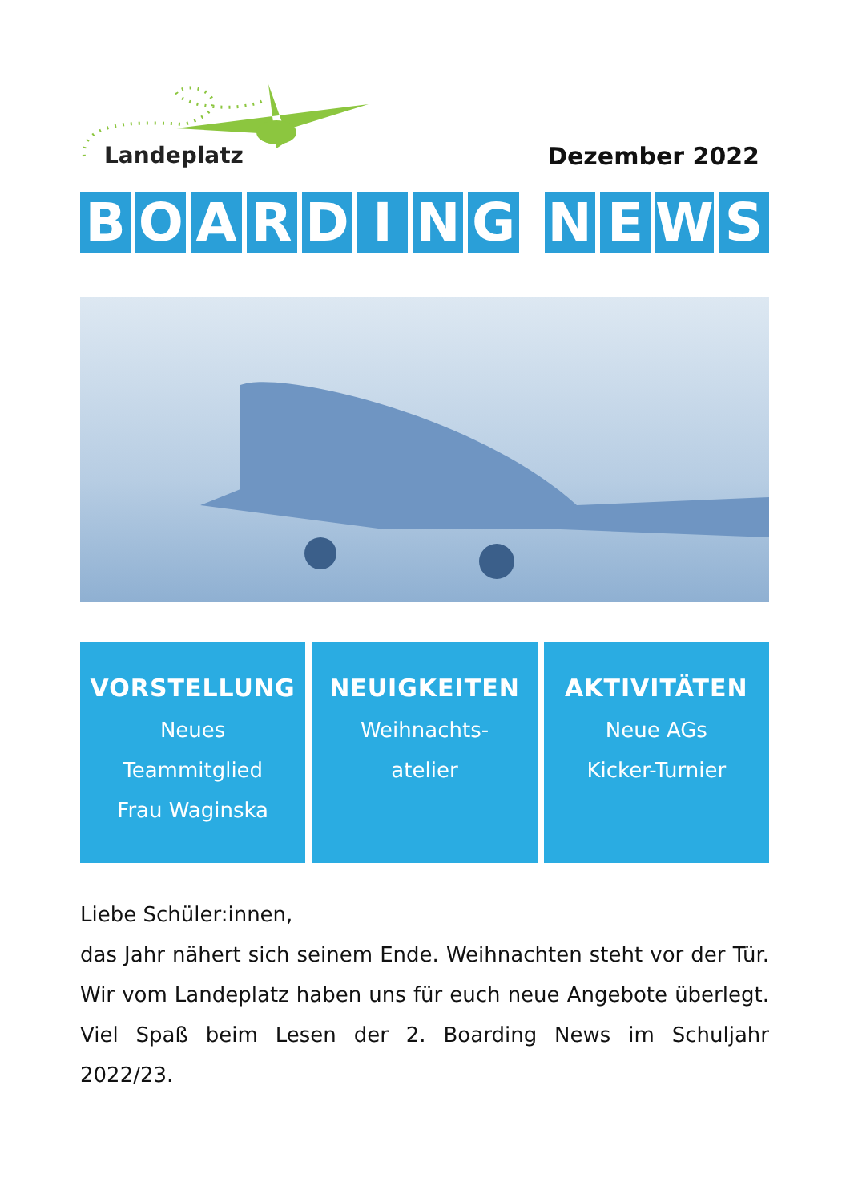Landeplatz Dezember 2022
BOARDING NEWS
VORSTELLUNG
Neues
Teammitglied
Frau Waginska
NEUIGKEITEN
Weihnachts-
atelier
AKTIVITÄTEN
Neue AGs
Kicker-Turnier
Liebe Schüler:innen,
das Jahr nähert sich seinem Ende. Weihnachten steht vor der Tür. Wir vom Landeplatz haben uns für euch neue Angebote überlegt. Viel Spaß beim Lesen der 2. Boarding News im Schuljahr 2022/23.